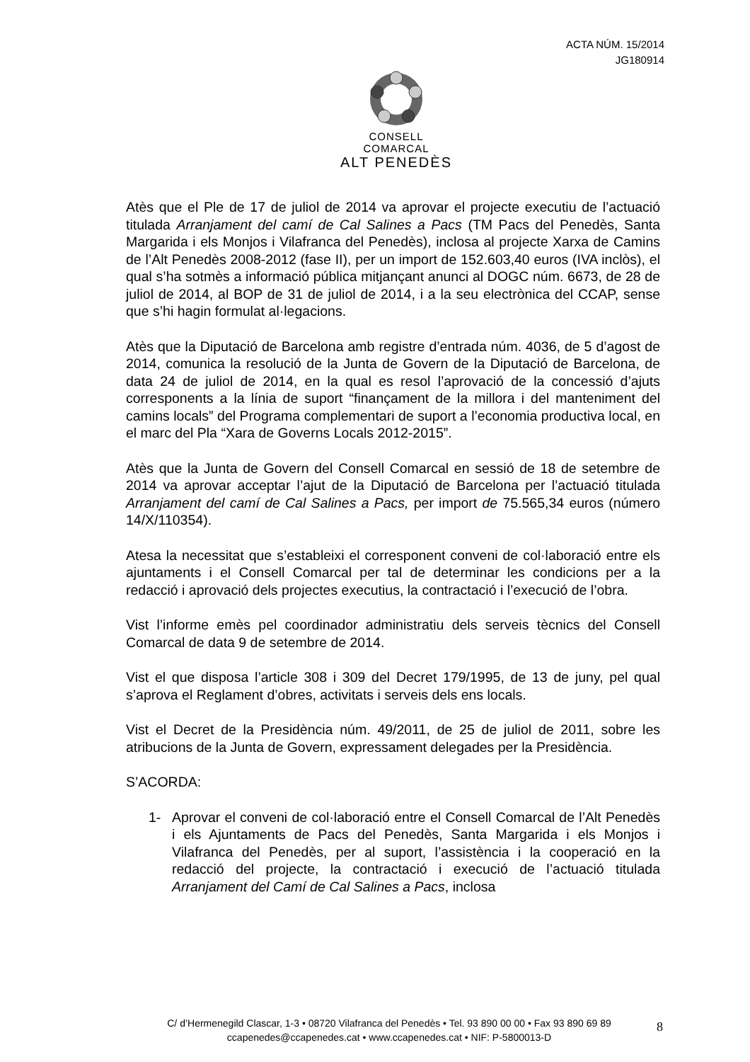ACTA NÚM. 15/2014
JG180914
CONSELL COMARCAL
ALT PENEDÈS
Atès que el Ple de 17 de juliol de 2014 va aprovar el projecte executiu de l’actuació titulada Arranjament del camí de Cal Salines a Pacs (TM Pacs del Penedès, Santa Margarida i els Monjos i Vilafranca del Penedès), inclosa al projecte Xarxa de Camins de l’Alt Penedès 2008-2012 (fase II), per un import de 152.603,40 euros (IVA inclòs), el qual s’ha sotmès a informació pública mitjançant anunci al DOGC núm. 6673, de 28 de juliol de 2014, al BOP de 31 de juliol de 2014, i a la seu electrònica del CCAP, sense que s’hi hagin formulat al·legacions.
Atès que la Diputació de Barcelona amb registre d’entrada núm. 4036, de 5 d’agost de 2014, comunica la resolució de la Junta de Govern de la Diputació de Barcelona, de data 24 de juliol de 2014, en la qual es resol l’aprovació de la concessió d’ajuts corresponents a la línia de suport “finançament de la millora i del manteniment del camins locals” del Programa complementari de suport a l’economia productiva local, en el marc del Pla “Xara de Governs Locals 2012-2015”.
Atès que la Junta de Govern del Consell Comarcal en sessió de 18 de setembre de 2014 va aprovar acceptar l’ajut de la Diputació de Barcelona per l’actuació titulada Arranjament del camí de Cal Salines a Pacs, per import de 75.565,34 euros (número 14/X/110354).
Atesa la necessitat que s’estableixi el corresponent conveni de col·laboració entre els ajuntaments i el Consell Comarcal per tal de determinar les condicions per a la redacció i aprovació dels projectes executius, la contractació i l’execució de l’obra.
Vist l’informe emès pel coordinador administratiu dels serveis tècnics del Consell Comarcal de data 9 de setembre de 2014.
Vist el que disposa l’article 308 i 309 del Decret 179/1995, de 13 de juny, pel qual s’aprova el Reglament d’obres, activitats i serveis dels ens locals.
Vist el Decret de la Presidència núm. 49/2011, de 25 de juliol de 2011, sobre les atribucions de la Junta de Govern, expressament delegades per la Presidència.
S’ACORDA:
1- Aprovar el conveni de col·laboració entre el Consell Comarcal de l’Alt Penedès i els Ajuntaments de Pacs del Penedès, Santa Margarida i els Monjos i Vilafranca del Penedès, per al suport, l’assistència i la cooperació en la redacció del projecte, la contractació i execució de l’actuació titulada Arranjament del Camí de Cal Salines a Pacs, inclosa
C/ d’Hermenegild Clascar, 1-3 • 08720 Vilafranca del Penedès • Tel. 93 890 00 00 • Fax 93 890 69 89
ccapenedes@ccapenedes.cat • www.ccapenedes.cat • NIF: P-5800013-D
8